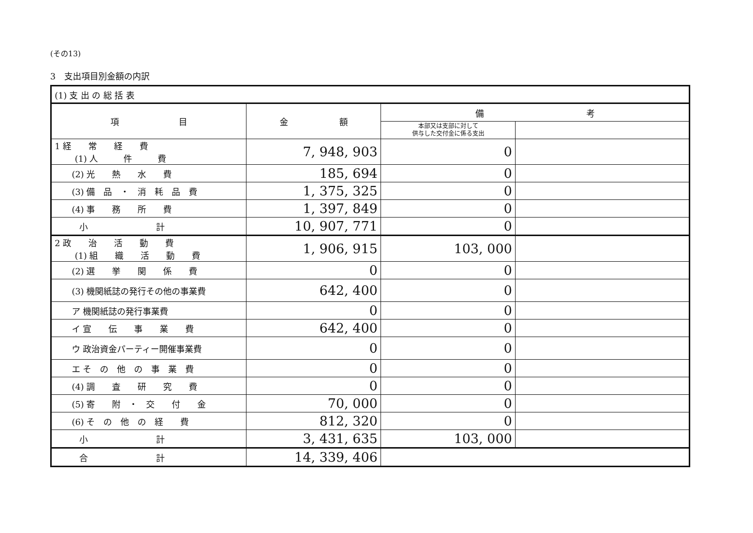(その13)
3　支出項目別金額の内訳
| (1) 支 出 の 総 括 表 | | | |
| 項 目 | 金 額 | 備 考 | |
| | | 本部又は支部に対して 供与した交付金に係る支出 | |
| 1 経 常 経 費 (1) 人 件 費 | 7, 948, 903 | 0 | |
| (2) 光 熱 水 費 | 185, 694 | 0 | |
| (3) 備 品 ・ 消 耗 品 費 | 1, 375, 325 | 0 | |
| (4) 事 務 所 費 | 1, 397, 849 | 0 | |
| 小 計 | 10, 907, 771 | 0 | |
| 2 政 治 活 動 費 (1) 組 織 活 動 費 | 1, 906, 915 | 103, 000 | |
| (2) 選 挙 関 係 費 | 0 | 0 | |
| (3) 機関紙誌の発行その他の事業費 | 642, 400 | 0 | |
| ア 機関紙誌の発行事業費 | 0 | 0 | |
| イ 宣 伝 事 業 費 | 642, 400 | 0 | |
| ウ 政治資金パーティー開催事業費 | 0 | 0 | |
| エ そ の 他 の 事 業 費 | 0 | 0 | |
| (4) 調 査 研 究 費 | 0 | 0 | |
| (5) 寄 附 ・ 交 付 金 | 70, 000 | 0 | |
| (6) そ の 他 の 経 費 | 812, 320 | 0 | |
| 小 計 | 3, 431, 635 | 103, 000 | |
| 合 計 | 14, 339, 406 | | |